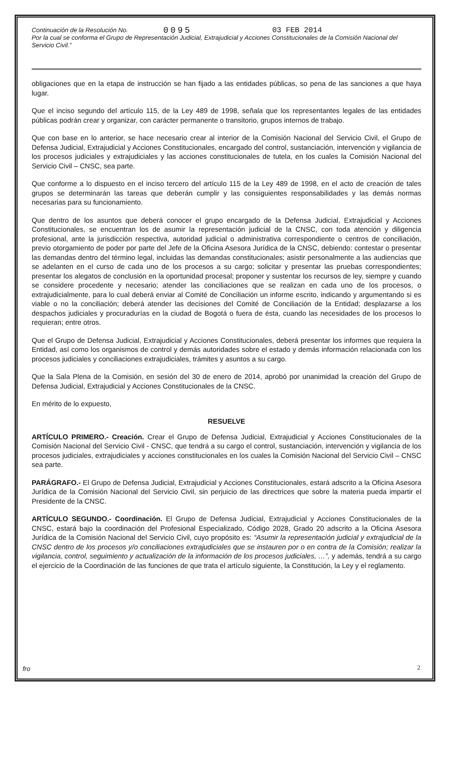Continuación de la Resolución No. 0095 03 FEB 2014
Por la cual se conforma el Grupo de Representación Judicial, Extrajudicial y Acciones Constitucionales de la Comisión Nacional del Servicio Civil.”
obligaciones que en la etapa de instrucción se han fijado a las entidades públicas, so pena de las sanciones a que haya lugar.
Que el inciso segundo del artículo 115, de la Ley 489 de 1998, señala que los representantes legales de las entidades públicas podrán crear y organizar, con carácter permanente o transitorio, grupos internos de trabajo.
Que con base en lo anterior, se hace necesario crear al interior de la Comisión Nacional del Servicio Civil, el Grupo de Defensa Judicial, Extrajudicial y Acciones Constitucionales, encargado del control, sustanciación, intervención y vigilancia de los procesos judiciales y extrajudiciales y las acciones constitucionales de tutela, en los cuales la Comisión Nacional del Servicio Civil – CNSC, sea parte.
Que conforme a lo dispuesto en el inciso tercero del artículo 115 de la Ley 489 de 1998, en el acto de creación de tales grupos se determinarán las tareas que deberán cumplir y las consiguientes responsabilidades y las demás normas necesarias para su funcionamiento.
Que dentro de los asuntos que deberá conocer el grupo encargado de la Defensa Judicial, Extrajudicial y Acciones Constitucionales, se encuentran los de asumir la representación judicial de la CNSC, con toda atención y diligencia profesional, ante la jurisdicción respectiva, autoridad judicial o administrativa correspondiente o centros de conciliación, previo otorgamiento de poder por parte del Jefe de la Oficina Asesora Jurídica de la CNSC, debiendo: contestar o presentar las demandas dentro del término legal, incluidas las demandas constitucionales; asistir personalmente a las audiencias que se adelanten en el curso de cada uno de los procesos a su cargo; solicitar y presentar las pruebas correspondientes; presentar los alegatos de conclusión en la oportunidad procesal; proponer y sustentar los recursos de ley, siempre y cuando se considere procedente y necesario; atender las conciliaciones que se realizan en cada uno de los procesos, o extrajudicialmente, para lo cual deberá enviar al Comité de Conciliación un informe escrito, indicando y argumentando si es viable o no la conciliación; deberá atender las decisiones del Comité de Conciliación de la Entidad; desplazarse a los despachos judiciales y procuradurías en la ciudad de Bogotá o fuera de ésta, cuando las necesidades de los procesos lo requieran; entre otros.
Que el Grupo de Defensa Judicial, Extrajudicial y Acciones Constitucionales, deberá presentar los informes que requiera la Entidad, así como los organismos de control y demás autoridades sobre el estado y demás información relacionada con los procesos judiciales y conciliaciones extrajudiciales, trámites y asuntos a su cargo.
Que la Sala Plena de la Comisión, en sesión del 30 de enero de 2014, aprobó por unanimidad la creación del Grupo de Defensa Judicial, Extrajudicial y Acciones Constitucionales de la CNSC.
En mérito de lo expuesto,
RESUELVE
ARTÍCULO PRIMERO.- Creación. Crear el Grupo de Defensa Judicial, Extrajudicial y Acciones Constitucionales de la Comisión Nacional del Servicio Civil - CNSC, que tendrá a su cargo el control, sustanciación, intervención y vigilancia de los procesos judiciales, extrajudiciales y acciones constitucionales en los cuales la Comisión Nacional del Servicio Civil – CNSC sea parte.
PARÁGRAFO.- El Grupo de Defensa Judicial, Extrajudicial y Acciones Constitucionales, estará adscrito a la Oficina Asesora Jurídica de la Comisión Nacional del Servicio Civil, sin perjuicio de las directrices que sobre la materia pueda impartir el Presidente de la CNSC.
ARTÍCULO SEGUNDO.- Coordinación. El Grupo de Defensa Judicial, Extrajudicial y Acciones Constitucionales de la CNSC, estará bajo la coordinación del Profesional Especializado, Código 2028, Grado 20 adscrito a la Oficina Asesora Jurídica de la Comisión Nacional del Servicio Civil, cuyo propósito es: “Asumir la representación judicial y extrajudicial de la CNSC dentro de los procesos y/o conciliaciones extrajudiciales que se instauren por o en contra de la Comisión; realizar la vigilancia, control, seguimiento y actualización de la información de los procesos judiciales, …”, y además, tendrá a su cargo el ejercicio de la Coordinación de las funciones de que trata el artículo siguiente, la Constitución, la Ley y el reglamento.
fro 2